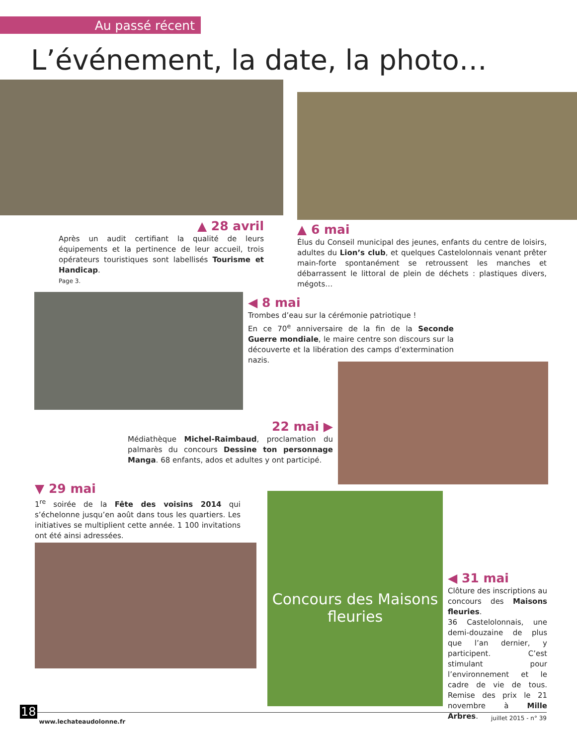Au passé récent
L’événement, la date, la photo…
▲ 28 avril
Après un audit certifiant la qualité de leurs équipements et la pertinence de leur accueil, trois opérateurs touristiques sont labellisés Tourisme et Handicap.
Page 3.
▲ 6 mai
Élus du Conseil municipal des jeunes, enfants du centre de loisirs, adultes du Lion’s club, et quelques Castelolonnais venant prêter main-forte spontanément se retroussent les manches et débarrassent le littoral de plein de déchets : plastiques divers, mégots…
◀ 8 mai
Trombes d’eau sur la cérémonie patriotique !
En ce 70<sup>e</sup> anniversaire de la fin de la Seconde Guerre mondiale, le maire centre son discours sur la découverte et la libération des camps d’extermination nazis.
22 mai ▶
Médiathèque Michel-Raimbaud, proclamation du palmarès du concours Dessine ton personnage Manga. 68 enfants, ados et adultes y ont participé.
▼ 29 mai
1<sup>re</sup> soirée de la Fête des voisins 2014 qui s’échelonne jusqu’en août dans tous les quartiers. Les initiatives se multiplient cette année. 1 100 invitations ont été ainsi adressées.
Concours des Maisons fleuries
◀ 31 mai
Clôture des inscriptions au concours des Maisons fleuries.
36 Castelolonnais, une demi-douzaine de plus que l’an dernier, y participent. C’est stimulant pour l’environnement et le cadre de vie de tous. Remise des prix le 21 novembre à Mille Arbres.
18 www.lechateaudolonne.fr juillet 2015 - n° 39